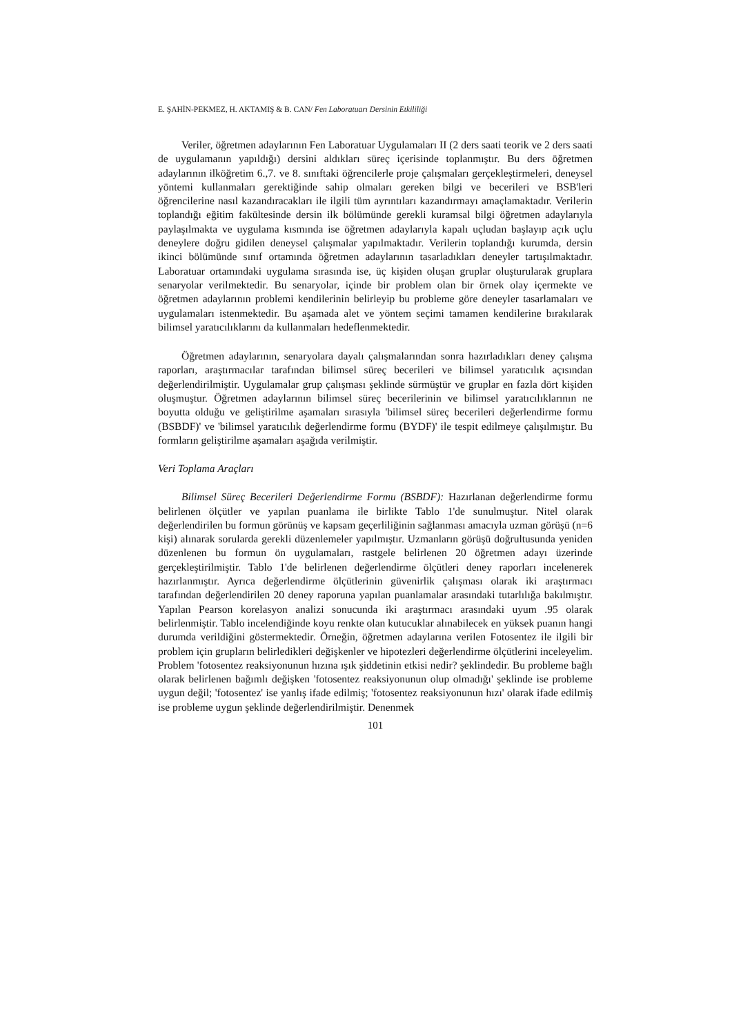E. ŞAHİN-PEKMEZ, H. AKTAMIŞ & B. CAN/ Fen Laboratuarı Dersinin Etkililiği
Veriler, öğretmen adaylarının Fen Laboratuar Uygulamaları II (2 ders saati teorik ve 2 ders saati de uygulamanın yapıldığı) dersini aldıkları süreç içerisinde toplanmıştır. Bu ders öğretmen adaylarının ilköğretim 6.,7. ve 8. sınıftaki öğrencilerle proje çalışmaları gerçekleştirmeleri, deneysel yöntemi kullanmaları gerektiğinde sahip olmaları gereken bilgi ve becerileri ve BSB'leri öğrencilerine nasıl kazandıracakları ile ilgili tüm ayrıntıları kazandırmayı amaçlamaktadır. Verilerin toplandığı eğitim fakültesinde dersin ilk bölümünde gerekli kuramsal bilgi öğretmen adaylarıyla paylaşılmakta ve uygulama kısmında ise öğretmen adaylarıyla kapalı uçludan başlayıp açık uçlu deneylere doğru gidilen deneysel çalışmalar yapılmaktadır. Verilerin toplandığı kurumda, dersin ikinci bölümünde sınıf ortamında öğretmen adaylarının tasarladıkları deneyler tartışılmaktadır. Laboratuar ortamındaki uygulama sırasında ise, üç kişiden oluşan gruplar oluşturularak gruplara senaryolar verilmektedir. Bu senaryolar, içinde bir problem olan bir örnek olay içermekte ve öğretmen adaylarının problemi kendilerinin belirleyip bu probleme göre deneyler tasarlamaları ve uygulamaları istenmektedir. Bu aşamada alet ve yöntem seçimi tamamen kendilerine bırakılarak bilimsel yaratıcılıklarını da kullanmaları hedeflenmektedir.
Öğretmen adaylarının, senaryolara dayalı çalışmalarından sonra hazırladıkları deney çalışma raporları, araştırmacılar tarafından bilimsel süreç becerileri ve bilimsel yaratıcılık açısından değerlendirilmiştir. Uygulamalar grup çalışması şeklinde sürmüştür ve gruplar en fazla dört kişiden oluşmuştur. Öğretmen adaylarının bilimsel süreç becerilerinin ve bilimsel yaratıcılıklarının ne boyutta olduğu ve geliştirilme aşamaları sırasıyla 'bilimsel süreç becerileri değerlendirme formu (BSBDF)' ve 'bilimsel yaratıcılık değerlendirme formu (BYDF)' ile tespit edilmeye çalışılmıştır. Bu formların geliştirilme aşamaları aşağıda verilmiştir.
Veri Toplama Araçları
Bilimsel Süreç Becerileri Değerlendirme Formu (BSBDF): Hazırlanan değerlendirme formu belirlenen ölçütler ve yapılan puanlama ile birlikte Tablo 1'de sunulmuştur. Nitel olarak değerlendirilen bu formun görünüş ve kapsam geçerliliğinin sağlanması amacıyla uzman görüşü (n=6 kişi) alınarak sorularda gerekli düzenlemeler yapılmıştır. Uzmanların görüşü doğrultusunda yeniden düzenlenen bu formun ön uygulamaları, rastgele belirlenen 20 öğretmen adayı üzerinde gerçekleştirilmiştir. Tablo 1'de belirlenen değerlendirme ölçütleri deney raporları incelenerek hazırlanmıştır. Ayrıca değerlendirme ölçütlerinin güvenirlik çalışması olarak iki araştırmacı tarafından değerlendirilen 20 deney raporuna yapılan puanlamalar arasındaki tutarlılığa bakılmıştır. Yapılan Pearson korelasyon analizi sonucunda iki araştırmacı arasındaki uyum .95 olarak belirlenmiştir. Tablo incelendiğinde koyu renkte olan kutucuklar alınabilecek en yüksek puanın hangi durumda verildiğini göstermektedir. Örneğin, öğretmen adaylarına verilen Fotosentez ile ilgili bir problem için grupların belirledikleri değişkenler ve hipotezleri değerlendirme ölçütlerini inceleyelim. Problem 'fotosentez reaksiyonunun hızına ışık şiddetinin etkisi nedir? şeklindedir. Bu probleme bağlı olarak belirlenen bağımlı değişken 'fotosentez reaksiyonunun olup olmadığı' şeklinde ise probleme uygun değil; 'fotosentez' ise yanlış ifade edilmiş; 'fotosentez reaksiyonunun hızı' olarak ifade edilmiş ise probleme uygun şeklinde değerlendirilmiştir. Denenmek
101